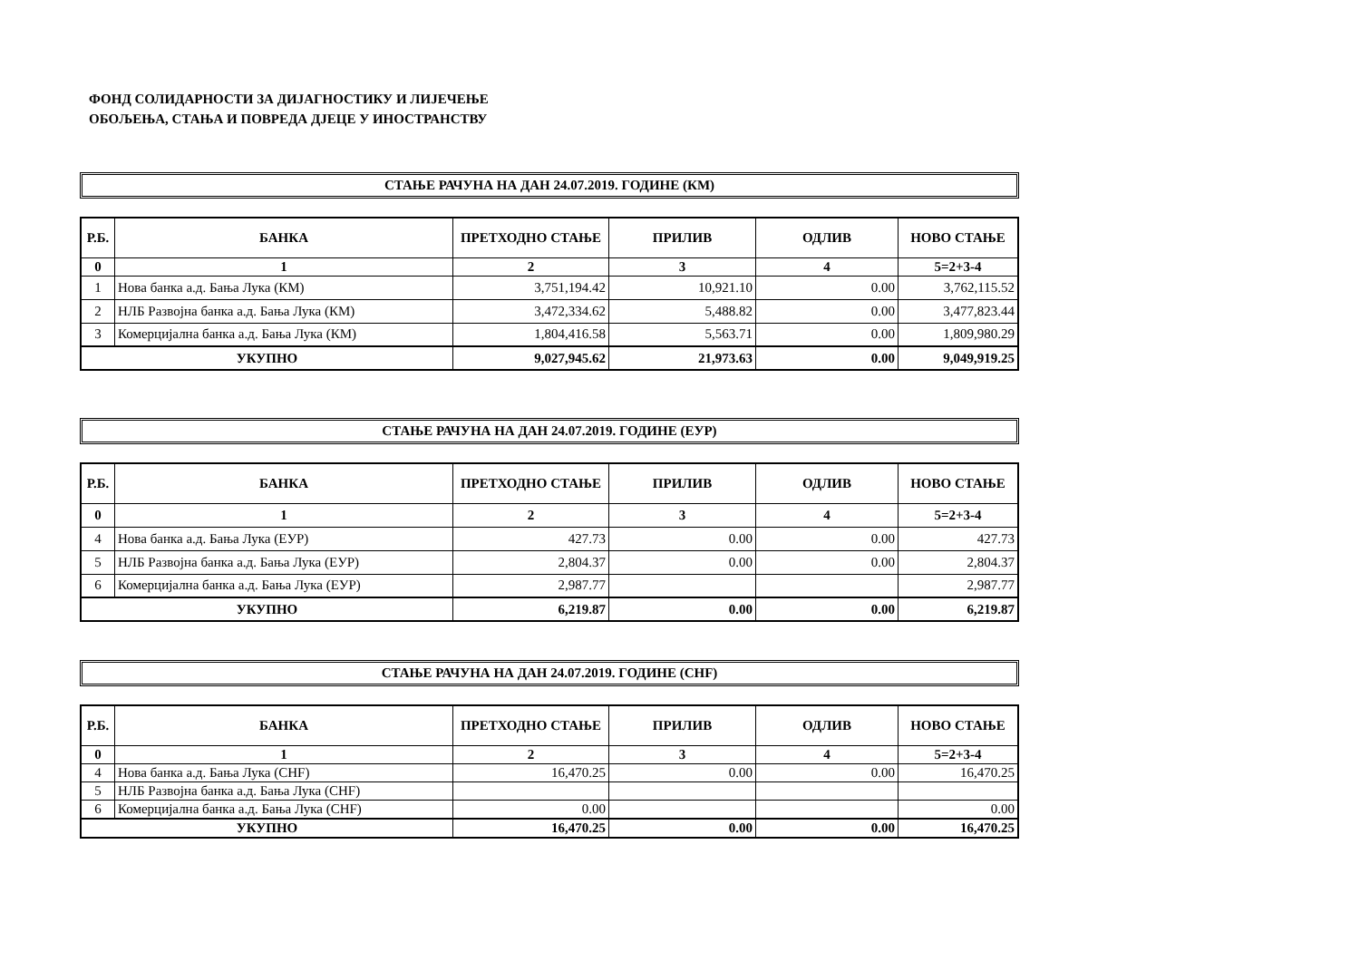ФОНД СОЛИДАРНОСТИ ЗА ДИЈАГНОСТИКУ И ЛИЈЕЧЕЊЕ
ОБОЉЕЊА, СТАЊА И ПОВРЕДА ДЈЕЦЕ У ИНОСТРАНСТВУ
СТАЊЕ РАЧУНА НА ДАН 24.07.2019. ГОДИНЕ (КМ)
| Р.Б. | БАНКА | ПРЕТХОДНО СТАЊЕ | ПРИЛИВ | ОДЛИВ | НОВО СТАЊЕ |
| --- | --- | --- | --- | --- | --- |
| 0 | 1 | 2 | 3 | 4 | 5=2+3-4 |
| 1 | Нова банка а.д. Бања Лука (КМ) | 3,751,194.42 | 10,921.10 | 0.00 | 3,762,115.52 |
| 2 | НЛБ Развојна банка а.д. Бања Лука (КМ) | 3,472,334.62 | 5,488.82 | 0.00 | 3,477,823.44 |
| 3 | Комерцијална банка а.д. Бања Лука (КМ) | 1,804,416.58 | 5,563.71 | 0.00 | 1,809,980.29 |
| УКУПНО | | 9,027,945.62 | 21,973.63 | 0.00 | 9,049,919.25 |
СТАЊЕ РАЧУНА НА ДАН 24.07.2019. ГОДИНЕ (ЕУР)
| Р.Б. | БАНКА | ПРЕТХОДНО СТАЊЕ | ПРИЛИВ | ОДЛИВ | НОВО СТАЊЕ |
| --- | --- | --- | --- | --- | --- |
| 0 | 1 | 2 | 3 | 4 | 5=2+3-4 |
| 4 | Нова банка а.д. Бања Лука (ЕУР) | 427.73 | 0.00 | 0.00 | 427.73 |
| 5 | НЛБ Развојна банка а.д. Бања Лука (ЕУР) | 2,804.37 | 0.00 | 0.00 | 2,804.37 |
| 6 | Комерцијална банка а.д. Бања Лука (ЕУР) | 2,987.77 | | | 2,987.77 |
| УКУПНО | | 6,219.87 | 0.00 | 0.00 | 6,219.87 |
СТАЊЕ РАЧУНА НА ДАН 24.07.2019. ГОДИНЕ (CHF)
| Р.Б. | БАНКА | ПРЕТХОДНО СТАЊЕ | ПРИЛИВ | ОДЛИВ | НОВО СТАЊЕ |
| --- | --- | --- | --- | --- | --- |
| 0 | 1 | 2 | 3 | 4 | 5=2+3-4 |
| 4 | Нова банка а.д. Бања Лука (CHF) | 16,470.25 | 0.00 | 0.00 | 16,470.25 |
| 5 | НЛБ Развојна банка а.д. Бања Лука (CHF) | | | | |
| 6 | Комерцијална банка а.д. Бања Лука (CHF) | 0.00 | | | 0.00 |
| УКУПНО | | 16,470.25 | 0.00 | 0.00 | 16,470.25 |